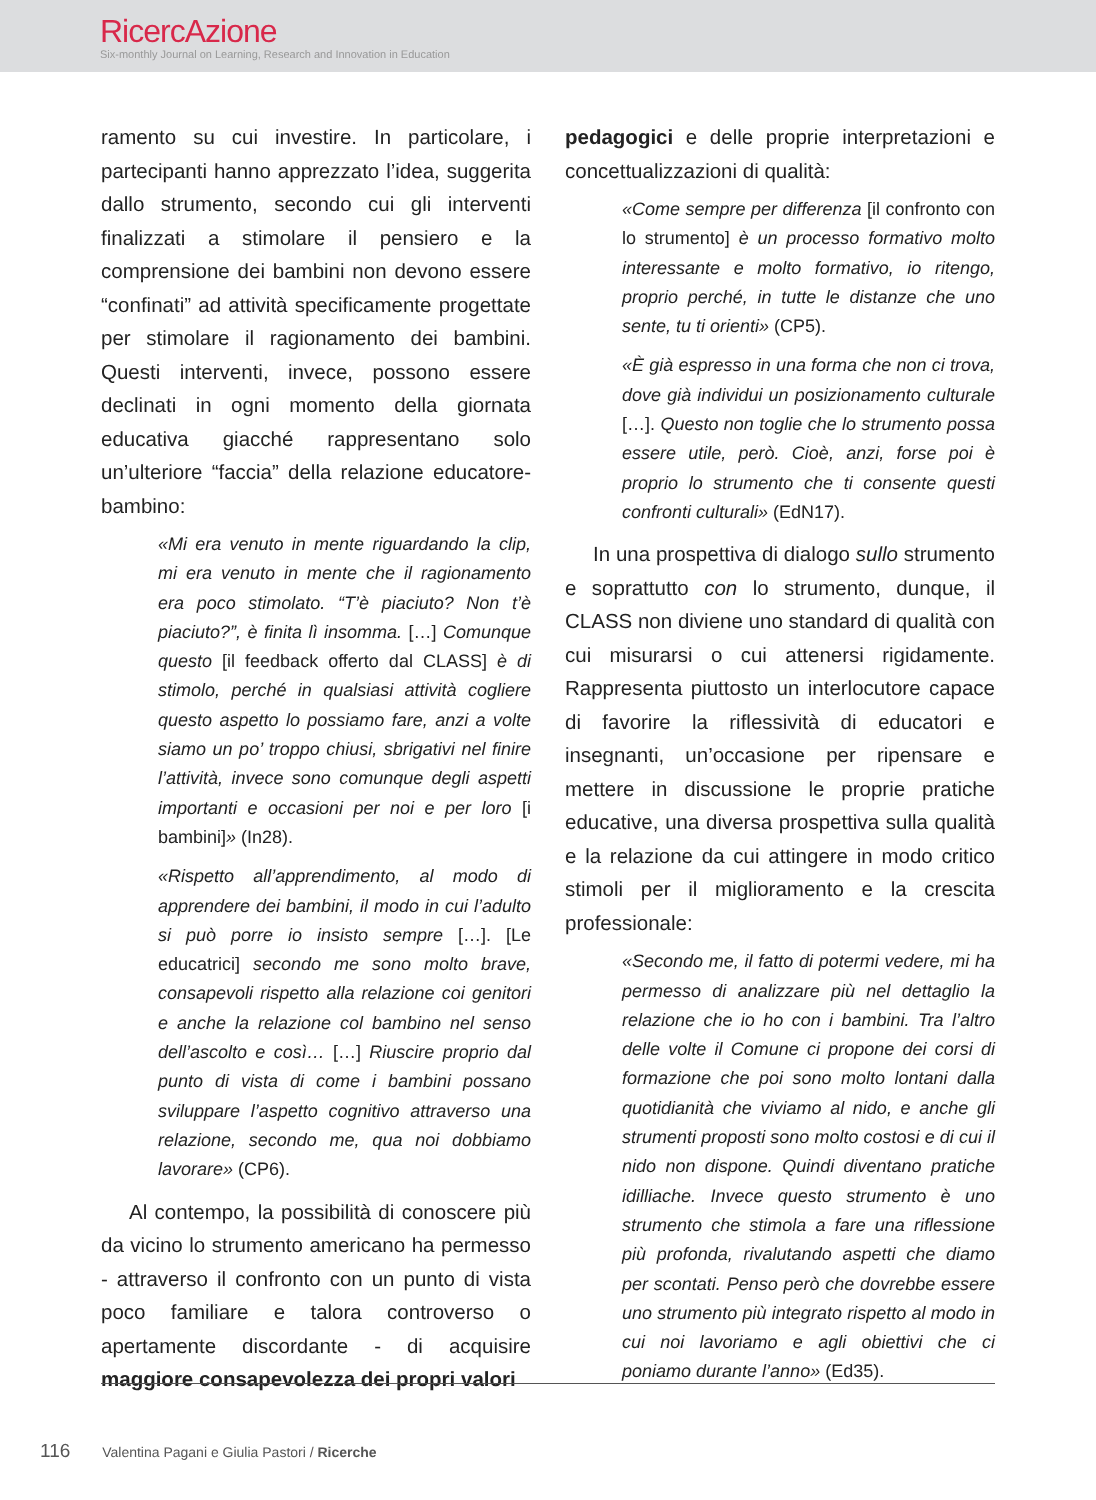RicercAzione
Six-monthly Journal on Learning, Research and Innovation in Education
ramento su cui investire. In particolare, i partecipanti hanno apprezzato l’idea, suggerita dallo strumento, secondo cui gli interventi finalizzati a stimolare il pensiero e la comprensione dei bambini non devono essere “confinati” ad attività specificamente progettate per stimolare il ragionamento dei bambini. Questi interventi, invece, possono essere declinati in ogni momento della giornata educativa giacché rappresentano solo un’ulteriore “faccia” della relazione educatore-bambino:
«Mi era venuto in mente riguardando la clip, mi era venuto in mente che il ragionamento era poco stimolato. “T’è piaciuto? Non t’è piaciuto?”, è finita lì insomma. […] Comunque questo [il feedback offerto dal CLASS] è di stimolo, perché in qualsiasi attività cogliere questo aspetto lo possiamo fare, anzi a volte siamo un po’ troppo chiusi, sbrigativi nel finire l’attività, invece sono comunque degli aspetti importanti e occasioni per noi e per loro [i bambini]» (In28).
«Rispetto all’apprendimento, al modo di apprendere dei bambini, il modo in cui l’adulto si può porre io insisto sempre […]. [Le educatrici] secondo me sono molto brave, consapevoli rispetto alla relazione coi genitori e anche la relazione col bambino nel senso dell’ascolto e così… […] Riuscire proprio dal punto di vista di come i bambini possano sviluppare l’aspetto cognitivo attraverso una relazione, secondo me, qua noi dobbiamo lavorare» (CP6).
Al contempo, la possibilità di conoscere più da vicino lo strumento americano ha permesso - attraverso il confronto con un punto di vista poco familiare e talora controverso o apertamente discordante - di acquisire maggiore consapevolezza dei propri valori
pedagogici e delle proprie interpretazioni e concettualizzazioni di qualità:
«Come sempre per differenza [il confronto con lo strumento] è un processo formativo molto interessante e molto formativo, io ritengo, proprio perché, in tutte le distanze che uno sente, tu ti orienti» (CP5).
«È già espresso in una forma che non ci trova, dove già individui un posizionamento culturale […]. Questo non toglie che lo strumento possa essere utile, però. Cioè, anzi, forse poi è proprio lo strumento che ti consente questi confronti culturali» (EdN17).
In una prospettiva di dialogo sullo strumento e soprattutto con lo strumento, dunque, il CLASS non diviene uno standard di qualità con cui misurarsi o cui attenersi rigidamente. Rappresenta piuttosto un interlocutore capace di favorire la riflessività di educatori e insegnanti, un’occasione per ripensare e mettere in discussione le proprie pratiche educative, una diversa prospettiva sulla qualità e la relazione da cui attingere in modo critico stimoli per il miglioramento e la crescita professionale:
«Secondo me, il fatto di potermi vedere, mi ha permesso di analizzare più nel dettaglio la relazione che io ho con i bambini. Tra l’altro delle volte il Comune ci propone dei corsi di formazione che poi sono molto lontani dalla quotidianità che viviamo al nido, e anche gli strumenti proposti sono molto costosi e di cui il nido non dispone. Quindi diventano pratiche idilliache. Invece questo strumento è uno strumento che stimola a fare una riflessione più profonda, rivalutando aspetti che diamo per scontati. Penso però che dovrebbe essere uno strumento più integrato rispetto al modo in cui noi lavoriamo e agli obiettivi che ci poniamo durante l’anno» (Ed35).
116 Valentina Pagani e Giulia Pastori / Ricerche